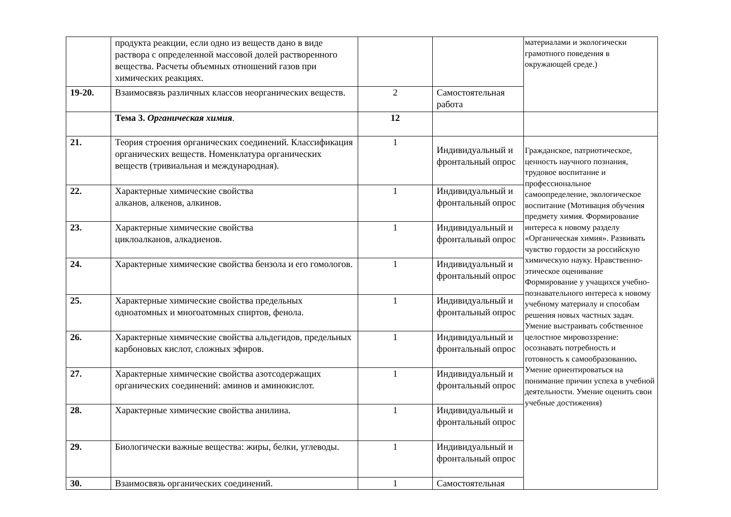| | продукта реакции, если одно из веществ дано в виде раствора с определенной массовой долей растворенного вещества. Расчеты объемных отношений газов при химических реакциях. | | | материалами и экологически грамотного поведения в окружающей среде.) |
| 19-20. | Взаимосвязь различных классов неорганических веществ. | 2 | Самостоятельная работа | |
| | Тема 3. Органическая химия . | 12 | | |
| 21. | Теория строения органических соединений. Классификация органических веществ. Номенклатура органических веществ (тривиальная и международная). | 1 | Индивидуальный и фронтальный опрос | Гражданское, патриотическое, ценность научного познания, трудовое воспитание и профессиональное самоопределение, экологическое воспитание (Мотивация обучения предмету химия. Формирование интереса к новому разделу «Органическая химия». Развивать чувство гордости за российскую химическую науку. Нравственно-этическое оценивание Формирование у учащихся учебно-познавательного интереса к новому учебному материалу и способам решения новых частных задач. Умение выстраивать собственное целостное мировоззрение: осознавать потребность и готовность к самообразованию . Умение ориентироваться на понимание причин успеха в учебной деятельности. Умение оценить свои учебные достижения) |
| 22. | Характерные химические свойства алканов, алкенов, алкинов. | 1 | Индивидуальный и фронтальный опрос | |
| 23. | Характерные химические свойства циклоалканов, алкадиенов. | 1 | Индивидуальный и фронтальный опрос | |
| 24. | Характерные химические свойства бензола и его гомологов. | 1 | Индивидуальный и фронтальный опрос | |
| 25. | Характерные химические свойства предельных одноатомных и многоатомных спиртов, фенола. | 1 | Индивидуальный и фронтальный опрос | |
| 26. | Характерные химические свойства альдегидов, предельных карбоновых кислот, сложных эфиров. | 1 | Индивидуальный и фронтальный опрос | |
| 27. | Характерные химические свойства азотсодержащих органических соединений: аминов и аминокислот. | 1 | Индивидуальный и фронтальный опрос | |
| 28. | Характерные химические свойства анилина. | 1 | Индивидуальный и фронтальный опрос | |
| 29. | Биологически важные вещества: жиры, белки, углеводы. | 1 | Индивидуальный и фронтальный опрос | |
| 30. | Взаимосвязь органических соединений. | 1 | Самостоятельная | |